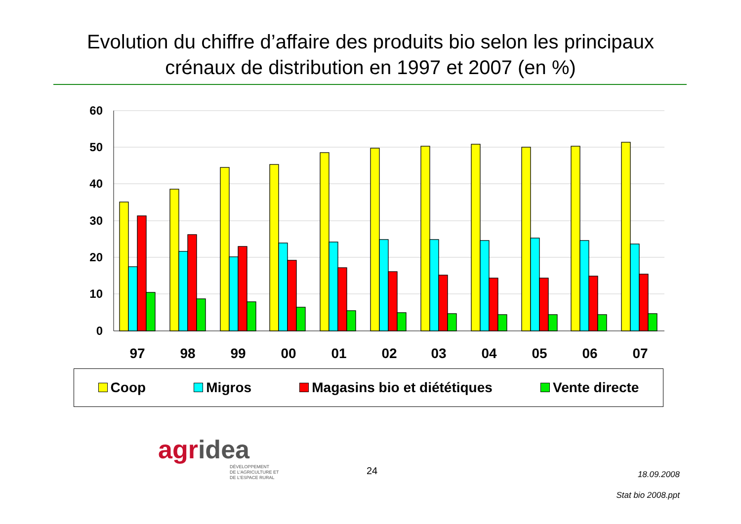Evolution du chiffre d’affaire des produits bio selon les principaux
crénaux de distribution en 1997 et 2007 (en %)
60
50
40
30
20
10
0
97
98
99
00
01
02
03
04
05
06
07
Coop Migros Magasins bio et diététiques Vente directe
agridea
DÉVELOPPEMENT
DE L'AGRICULTURE ET
DE L'ESPACE RURAL
24
18.09.2008
Stat bio 2008.ppt